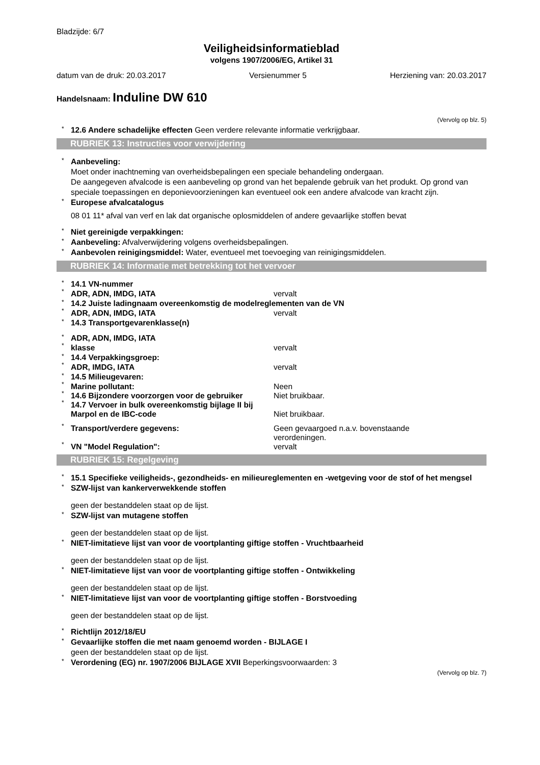Bladzijde: 6/7
Veiligheidsinformatieblad
volgens 1907/2006/EG, Artikel 31
datum van de druk: 20.03.2017 Versienummer 5 Herziening van: 20.03.2017
Handelsnaam: Induline DW 610
(Vervolg op blz. 5)
* 12.6 Andere schadelijke effecten Geen verdere relevante informatie verkrijgbaar.
RUBRIEK 13: Instructies voor verwijdering
* Aanbeveling:
Moet onder inachtneming van overheidsbepalingen een speciale behandeling ondergaan.
De aangegeven afvalcode is een aanbeveling op grond van het bepalende gebruik van het produkt. Op grond van speciale toepassingen en deponievoorzieningen kan eventueel ook een andere afvalcode van kracht zijn.
* Europese afvalcatalogus
08 01 11* afval van verf en lak dat organische oplosmiddelen of andere gevaarlijke stoffen bevat
* Niet gereinigde verpakkingen:
* Aanbeveling: Afvalverwijdering volgens overheidsbepalingen.
* Aanbevolen reinigingsmiddel: Water, eventueel met toevoeging van reinigingsmiddelen.
RUBRIEK 14: Informatie met betrekking tot het vervoer
* 14.1 VN-nummer
* ADR, ADN, IMDG, IATA vervalt
* 14.2 Juiste ladingnaam overeenkomstig de modelreglementen van de VN
* ADR, ADN, IMDG, IATA vervalt
* 14.3 Transportgevarenklasse(n)
* ADR, ADN, IMDG, IATA
* klasse vervalt
* 14.4 Verpakkingsgroep:
* ADR, IMDG, IATA vervalt
* 14.5 Milieugevaren:
* Marine pollutant: Neen
* 14.6 Bijzondere voorzorgen voor de gebruiker Niet bruikbaar.
* 14.7 Vervoer in bulk overeenkomstig bijlage II bij Marpol en de IBC-code Niet bruikbaar.
* Transport/verdere gegevens: Geen gevaargoed n.a.v. bovenstaande verordeningen.
* VN "Model Regulation": vervalt
RUBRIEK 15: Regelgeving
* 15.1 Specifieke veiligheids-, gezondheids- en milieureglementen en -wetgeving voor de stof of het mengsel
* SZW-lijst van kankerverwekkende stoffen
geen der bestanddelen staat op de lijst.
* SZW-lijst van mutagene stoffen
geen der bestanddelen staat op de lijst.
* NIET-limitatieve lijst van voor de voortplanting giftige stoffen - Vruchtbaarheid
geen der bestanddelen staat op de lijst.
* NIET-limitatieve lijst van voor de voortplanting giftige stoffen - Ontwikkeling
geen der bestanddelen staat op de lijst.
* NIET-limitatieve lijst van voor de voortplanting giftige stoffen - Borstvoeding
geen der bestanddelen staat op de lijst.
* Richtlijn 2012/18/EU
* Gevaarlijke stoffen die met naam genoemd worden - BIJLAGE I
geen der bestanddelen staat op de lijst.
* Verordening (EG) nr. 1907/2006 BIJLAGE XVII Beperkingsvoorwaarden: 3
(Vervolg op blz. 7)